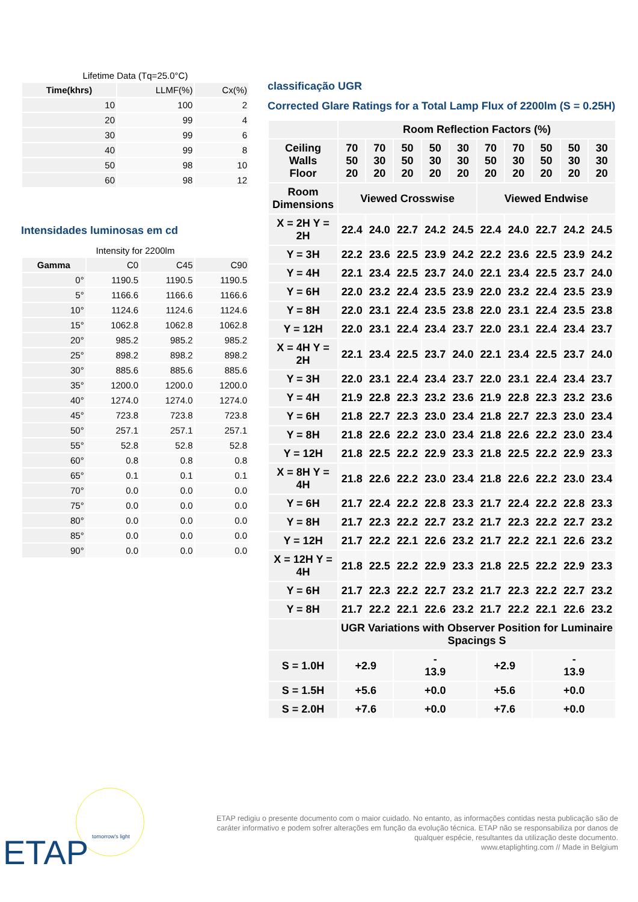Lifetime Data (Tq=25.0°C)
| Time(khrs) | LLMF(%) | Cx(%) |
| --- | --- | --- |
| 10 | 100 | 2 |
| 20 | 99 | 4 |
| 30 | 99 | 6 |
| 40 | 99 | 8 |
| 50 | 98 | 10 |
| 60 | 98 | 12 |
Intensidades luminosas em cd
Intensity for 2200lm
| Gamma | C0 | C45 | C90 |
| --- | --- | --- | --- |
| 0° | 1190.5 | 1190.5 | 1190.5 |
| 5° | 1166.6 | 1166.6 | 1166.6 |
| 10° | 1124.6 | 1124.6 | 1124.6 |
| 15° | 1062.8 | 1062.8 | 1062.8 |
| 20° | 985.2 | 985.2 | 985.2 |
| 25° | 898.2 | 898.2 | 898.2 |
| 30° | 885.6 | 885.6 | 885.6 |
| 35° | 1200.0 | 1200.0 | 1200.0 |
| 40° | 1274.0 | 1274.0 | 1274.0 |
| 45° | 723.8 | 723.8 | 723.8 |
| 50° | 257.1 | 257.1 | 257.1 |
| 55° | 52.8 | 52.8 | 52.8 |
| 60° | 0.8 | 0.8 | 0.8 |
| 65° | 0.1 | 0.1 | 0.1 |
| 70° | 0.0 | 0.0 | 0.0 |
| 75° | 0.0 | 0.0 | 0.0 |
| 80° | 0.0 | 0.0 | 0.0 |
| 85° | 0.0 | 0.0 | 0.0 |
| 90° | 0.0 | 0.0 | 0.0 |
classificação UGR
Corrected Glare Ratings for a Total Lamp Flux of 2200lm (S = 0.25H)
| | Room Reflection Factors (%) | | | | | | | | | |
| --- | --- | --- | --- | --- | --- | --- | --- | --- | --- | --- |
| Ceiling Walls Floor | 70 50 20 | 70 30 20 | 50 50 20 | 50 30 20 | 30 30 20 | 70 50 20 | 70 30 20 | 50 50 20 | 50 30 20 | 30 30 20 |
| Room Dimensions | Viewed Crosswise | | | | | Viewed Endwise | | | | |
| X = 2H Y = 2H | 22.4 | 24.0 | 22.7 | 24.2 | 24.5 | 22.4 | 24.0 | 22.7 | 24.2 | 24.5 |
| Y = 3H | 22.2 | 23.6 | 22.5 | 23.9 | 24.2 | 22.2 | 23.6 | 22.5 | 23.9 | 24.2 |
| Y = 4H | 22.1 | 23.4 | 22.5 | 23.7 | 24.0 | 22.1 | 23.4 | 22.5 | 23.7 | 24.0 |
| Y = 6H | 22.0 | 23.2 | 22.4 | 23.5 | 23.9 | 22.0 | 23.2 | 22.4 | 23.5 | 23.9 |
| Y = 8H | 22.0 | 23.1 | 22.4 | 23.5 | 23.8 | 22.0 | 23.1 | 22.4 | 23.5 | 23.8 |
| Y = 12H | 22.0 | 23.1 | 22.4 | 23.4 | 23.7 | 22.0 | 23.1 | 22.4 | 23.4 | 23.7 |
| X = 4H Y = 2H | 22.1 | 23.4 | 22.5 | 23.7 | 24.0 | 22.1 | 23.4 | 22.5 | 23.7 | 24.0 |
| Y = 3H | 22.0 | 23.1 | 22.4 | 23.4 | 23.7 | 22.0 | 23.1 | 22.4 | 23.4 | 23.7 |
| Y = 4H | 21.9 | 22.8 | 22.3 | 23.2 | 23.6 | 21.9 | 22.8 | 22.3 | 23.2 | 23.6 |
| Y = 6H | 21.8 | 22.7 | 22.3 | 23.0 | 23.4 | 21.8 | 22.7 | 22.3 | 23.0 | 23.4 |
| Y = 8H | 21.8 | 22.6 | 22.2 | 23.0 | 23.4 | 21.8 | 22.6 | 22.2 | 23.0 | 23.4 |
| Y = 12H | 21.8 | 22.5 | 22.2 | 22.9 | 23.3 | 21.8 | 22.5 | 22.2 | 22.9 | 23.3 |
| X = 8H Y = 4H | 21.8 | 22.6 | 22.2 | 23.0 | 23.4 | 21.8 | 22.6 | 22.2 | 23.0 | 23.4 |
| Y = 6H | 21.7 | 22.4 | 22.2 | 22.8 | 23.3 | 21.7 | 22.4 | 22.2 | 22.8 | 23.3 |
| Y = 8H | 21.7 | 22.3 | 22.2 | 22.7 | 23.2 | 21.7 | 22.3 | 22.2 | 22.7 | 23.2 |
| Y = 12H | 21.7 | 22.2 | 22.1 | 22.6 | 23.2 | 21.7 | 22.2 | 22.1 | 22.6 | 23.2 |
| X = 12H Y = 4H | 21.8 | 22.5 | 22.2 | 22.9 | 23.3 | 21.8 | 22.5 | 22.2 | 22.9 | 23.3 |
| Y = 6H | 21.7 | 22.3 | 22.2 | 22.7 | 23.2 | 21.7 | 22.3 | 22.2 | 22.7 | 23.2 |
| Y = 8H | 21.7 | 22.2 | 22.1 | 22.6 | 23.2 | 21.7 | 22.2 | 22.1 | 22.6 | 23.2 |
| | UGR Variations with Observer Position for Luminaire Spacings S | | | | | | | | | |
| S = 1.0H | +2.9 | | - 13.9 | | | +2.9 | | - 13.9 | | |
| S = 1.5H | +5.6 | | +0.0 | | | +5.6 | | +0.0 | | |
| S = 2.0H | +7.6 | | +0.0 | | | +7.6 | | +0.0 | | |
ETAP tomorrow's light
ETAP redigiu o presente documento com o maior cuidado. No entanto, as informações contidas nesta publicação são de caráter informativo e podem sofrer alterações em função da evolução técnica. ETAP não se responsabiliza por danos de qualquer espécie, resultantes da utilização deste documento.
www.etaplighting.com // Made in Belgium